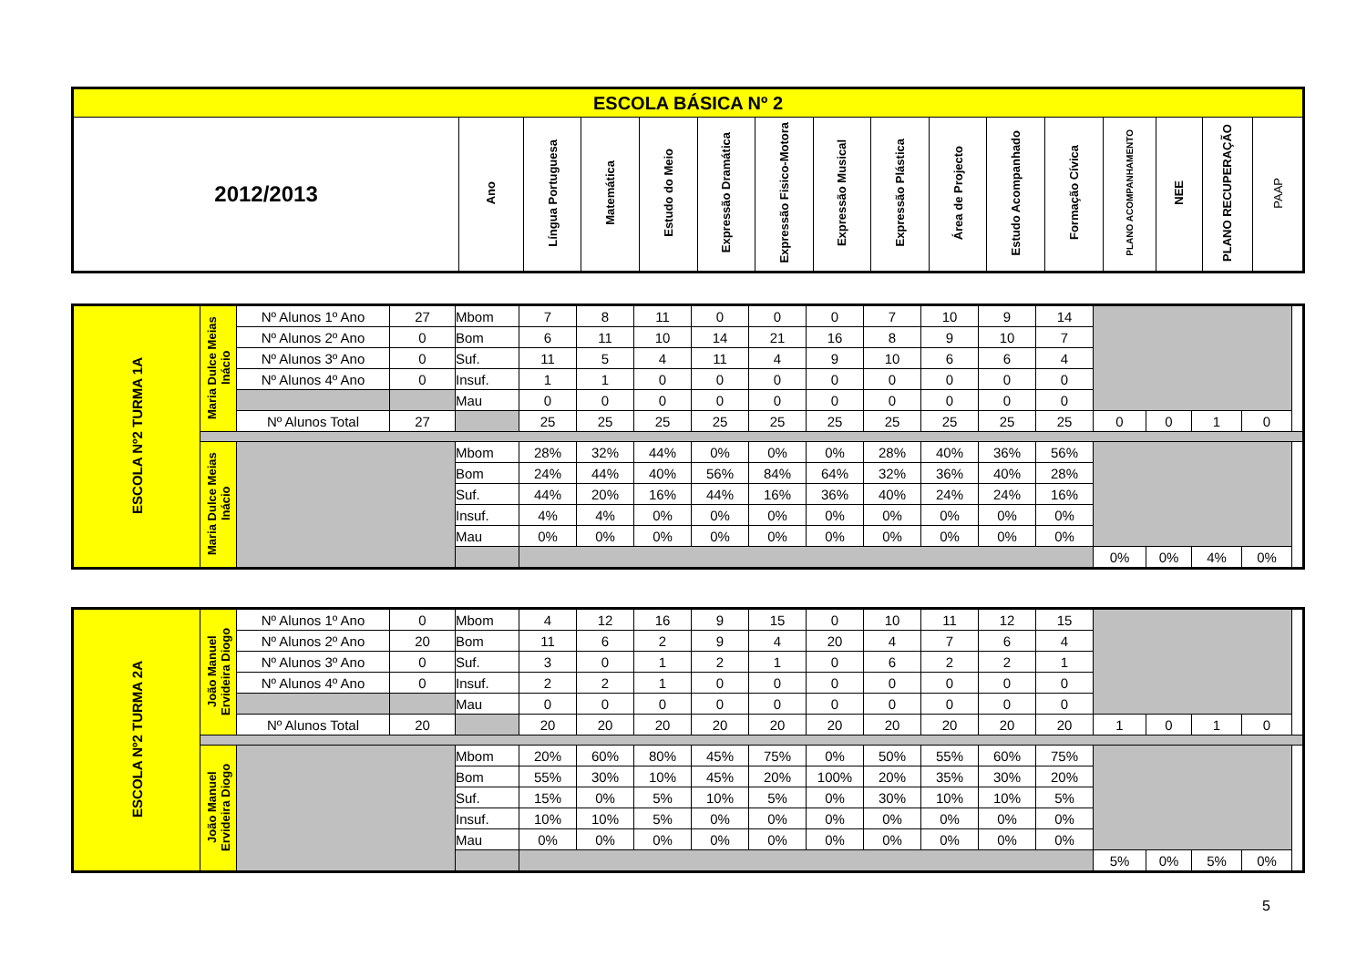| ESCOLA BÁSICA Nº 2 | | | | | | | | | | | | | | | |
| --- | --- | --- | --- | --- | --- | --- | --- | --- | --- | --- | --- | --- | --- | --- | --- |
| 2012/2013 | Ano | Língua Portuguesa | Matemática | Estudo do Meio | Expressão Dramática | Expressão Fisico-Motora | Expressão Musical | Expressão Plástica | Área de Projecto | Estudo Acompanhado | Formação Cívica | PLANO ACOMPANHAMENTO | NEE | PLANO RECUPERAÇÃO | PAAP |
| ESCOLA Nº2 TURMA 1A | Maria Dulce Meias Inácio | Nº Alunos 1º Ano | 27 | Mbom | 7 | 8 | 11 | 0 | 0 | 0 | 7 | 10 | 9 | 14 | | | | |
| | | Nº Alunos 2º Ano | 0 | Bom | 6 | 11 | 10 | 14 | 21 | 16 | 8 | 9 | 10 | 7 | | | | |
| | | Nº Alunos 3º Ano | 0 | Suf. | 11 | 5 | 4 | 11 | 4 | 9 | 10 | 6 | 6 | 4 | | | | |
| | | Nº Alunos 4º Ano | 0 | Insuf. | 1 | 1 | 0 | 0 | 0 | 0 | 0 | 0 | 0 | 0 | | | | |
| | | | | Mau | 0 | 0 | 0 | 0 | 0 | 0 | 0 | 0 | 0 | 0 | | | | |
| | | Nº Alunos Total | 27 | | 25 | 25 | 25 | 25 | 25 | 25 | 25 | 25 | 25 | 25 | 0 | 0 | 1 | 0 |
| | Maria Dulce Meias Inácio | | | Mbom | 28% | 32% | 44% | 0% | 0% | 0% | 28% | 40% | 36% | 56% | | | | |
| | | | | Bom | 24% | 44% | 40% | 56% | 84% | 64% | 32% | 36% | 40% | 28% | | | | |
| | | | | Suf. | 44% | 20% | 16% | 44% | 16% | 36% | 40% | 24% | 24% | 16% | | | | |
| | | | | Insuf. | 4% | 4% | 0% | 0% | 0% | 0% | 0% | 0% | 0% | 0% | | | | |
| | | | | Mau | 0% | 0% | 0% | 0% | 0% | 0% | 0% | 0% | 0% | 0% | | | | |
| | | | | | | | | | | | | | | | 0% | 0% | 4% | 0% |
| ESCOLA Nº2 TURMA 2A | João Manuel Ervideira Diogo | Nº Alunos 1º Ano | 0 | Mbom | 4 | 12 | 16 | 9 | 15 | 0 | 10 | 11 | 12 | 15 | | | | |
| | | Nº Alunos 2º Ano | 20 | Bom | 11 | 6 | 2 | 9 | 4 | 20 | 4 | 7 | 6 | 4 | | | | |
| | | Nº Alunos 3º Ano | 0 | Suf. | 3 | 0 | 1 | 2 | 1 | 0 | 6 | 2 | 2 | 1 | | | | |
| | | Nº Alunos 4º Ano | 0 | Insuf. | 2 | 2 | 1 | 0 | 0 | 0 | 0 | 0 | 0 | 0 | | | | |
| | | | | Mau | 0 | 0 | 0 | 0 | 0 | 0 | 0 | 0 | 0 | 0 | | | | |
| | | Nº Alunos Total | 20 | | 20 | 20 | 20 | 20 | 20 | 20 | 20 | 20 | 20 | 20 | 1 | 0 | 1 | 0 |
| | João Manuel Ervideira Diogo | | | Mbom | 20% | 60% | 80% | 45% | 75% | 0% | 50% | 55% | 60% | 75% | | | | |
| | | | | Bom | 55% | 30% | 10% | 45% | 20% | 100% | 20% | 35% | 30% | 20% | | | | |
| | | | | Suf. | 15% | 0% | 5% | 10% | 5% | 0% | 30% | 10% | 10% | 5% | | | | |
| | | | | Insuf. | 10% | 10% | 5% | 0% | 0% | 0% | 0% | 0% | 0% | 0% | | | | |
| | | | | Mau | 0% | 0% | 0% | 0% | 0% | 0% | 0% | 0% | 0% | 0% | | | | |
| | | | | | | | | | | | | | | | 5% | 0% | 5% | 0% |
5